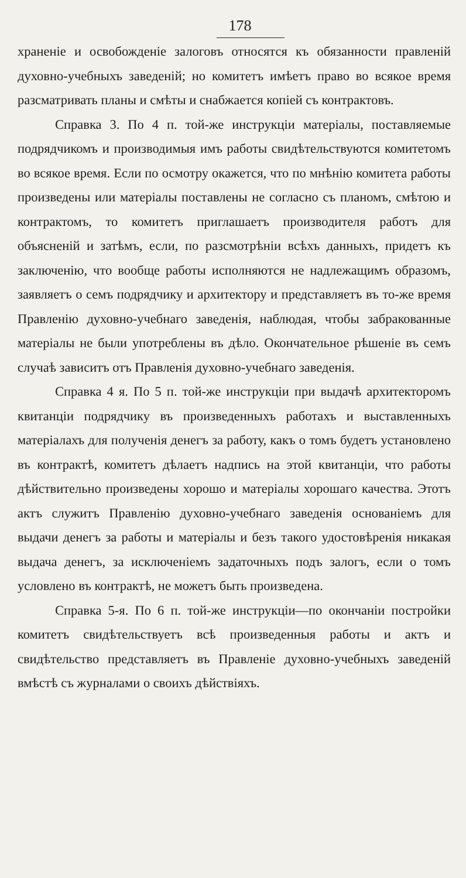178
храненіе и освобожденіе залоговъ относятся къ обязанности правленій духовно-учебныхъ заведеній; но комитетъ имѣетъ право во всякое время разсматривать планы и смѣты и снабжается копіей съ контрактовъ.
Справка 3. По 4 п. той-же инструкціи матеріалы, поставляемые подрядчикомъ и производимыя имъ работы свидѣтельствуются комитетомъ во всякое время. Если по осмотру окажется, что по мнѣнію комитета работы произведены или матеріалы поставлены не согласно съ планомъ, смѣтою и контрактомъ, то комитетъ приглашаетъ производителя работъ для объясненій и затѣмъ, если, по разсмотрѣніи всѣхъ данныхъ, придетъ къ заключенію, что вообще работы исполняются не надлежащимъ образомъ, заявляетъ о семъ подрядчику и архитектору и представляетъ въ то-же время Правленію духовно-учебнаго заведенія, наблюдая, чтобы забракованные матеріалы не были употреблены въ дѣло. Окончательное рѣшеніе въ семъ случаѣ зависитъ отъ Правленія духовно-учебнаго заведенія.
Справка 4 я. По 5 п. той-же инструкціи при выдачѣ архитекторомъ квитанціи подрядчику въ произведенныхъ работахъ и выставленныхъ матеріалахъ для полученія денегъ за работу, какъ о томъ будетъ установлено въ контрактѣ, комитетъ дѣлаетъ надпись на этой квитанціи, что работы дѣйствительно произведены хорошо и матеріалы хорошаго качества. Этотъ актъ служитъ Правленію духовно-учебнаго заведенія основаніемъ для выдачи денегъ за работы и матеріалы и безъ такого удостовѣренія никакая выдача денегъ, за исключеніемъ задаточныхъ подъ залогъ, если о томъ условлено въ контрактѣ, не можетъ быть произведена.
Справка 5-я. По 6 п. той-же инструкціи—по окончаніи постройки комитетъ свидѣтельствуетъ всѣ произведенныя работы и актъ и свидѣтельство представляетъ въ Правленіе духовно-учебныхъ заведеній вмѣстѣ съ журналами о своихъ дѣйствіяхъ.